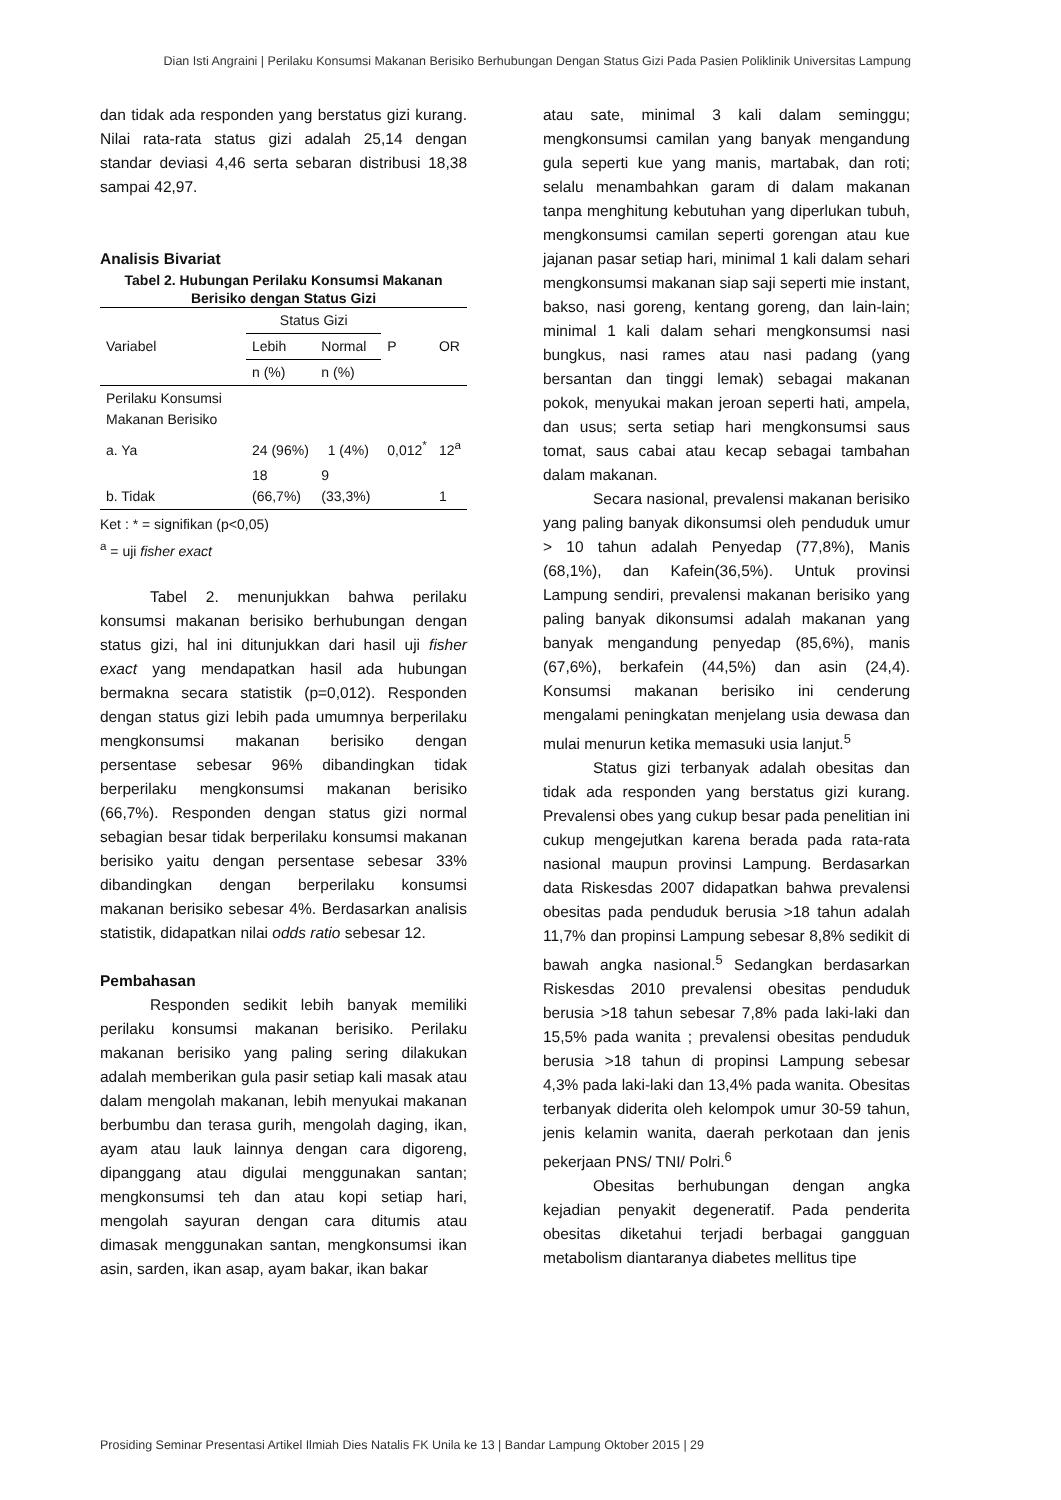Dian Isti Angraini | Perilaku Konsumsi Makanan Berisiko Berhubungan Dengan Status Gizi Pada Pasien Poliklinik Universitas Lampung
dan tidak ada responden yang berstatus gizi kurang. Nilai rata-rata status gizi adalah 25,14 dengan standar deviasi 4,46 serta sebaran distribusi 18,38 sampai 42,97.
Analisis Bivariat
Tabel 2. Hubungan Perilaku Konsumsi Makanan Berisiko dengan Status Gizi
| Variabel | Status Gizi | | P | OR |
| --- | --- | --- | --- | --- |
| | Lebih | Normal | | |
| | n (%) | n (%) | | |
| Perilaku Konsumsi Makanan Berisiko | | | | |
| a. Ya | 24 (96%) | 1 (4%) | 0,012<sup>*</sup> | 12<sup>a</sup> |
| b. Tidak | 18 (66,7%) | 9 (33,3%) | | 1 |
Ket : * = signifikan (p<0,05)
<sup>a</sup> = uji fisher exact
Tabel 2. menunjukkan bahwa perilaku konsumsi makanan berisiko berhubungan dengan status gizi, hal ini ditunjukkan dari hasil uji fisher exact yang mendapatkan hasil ada hubungan bermakna secara statistik (p=0,012). Responden dengan status gizi lebih pada umumnya berperilaku mengkonsumsi makanan berisiko dengan persentase sebesar 96% dibandingkan tidak berperilaku mengkonsumsi makanan berisiko (66,7%). Responden dengan status gizi normal sebagian besar tidak berperilaku konsumsi makanan berisiko yaitu dengan persentase sebesar 33% dibandingkan dengan berperilaku konsumsi makanan berisiko sebesar 4%. Berdasarkan analisis statistik, didapatkan nilai odds ratio sebesar 12.
Pembahasan
Responden sedikit lebih banyak memiliki perilaku konsumsi makanan berisiko. Perilaku makanan berisiko yang paling sering dilakukan adalah memberikan gula pasir setiap kali masak atau dalam mengolah makanan, lebih menyukai makanan berbumbu dan terasa gurih, mengolah daging, ikan, ayam atau lauk lainnya dengan cara digoreng, dipanggang atau digulai menggunakan santan; mengkonsumsi teh dan atau kopi setiap hari, mengolah sayuran dengan cara ditumis atau dimasak menggunakan santan, mengkonsumsi ikan asin, sarden, ikan asap, ayam bakar, ikan bakar
atau sate, minimal 3 kali dalam seminggu; mengkonsumsi camilan yang banyak mengandung gula seperti kue yang manis, martabak, dan roti; selalu menambahkan garam di dalam makanan tanpa menghitung kebutuhan yang diperlukan tubuh, mengkonsumsi camilan seperti gorengan atau kue jajanan pasar setiap hari, minimal 1 kali dalam sehari mengkonsumsi makanan siap saji seperti mie instant, bakso, nasi goreng, kentang goreng, dan lain-lain; minimal 1 kali dalam sehari mengkonsumsi nasi bungkus, nasi rames atau nasi padang (yang bersantan dan tinggi lemak) sebagai makanan pokok, menyukai makan jeroan seperti hati, ampela, dan usus; serta setiap hari mengkonsumsi saus tomat, saus cabai atau kecap sebagai tambahan dalam makanan.
Secara nasional, prevalensi makanan berisiko yang paling banyak dikonsumsi oleh penduduk umur > 10 tahun adalah Penyedap (77,8%), Manis (68,1%), dan Kafein(36,5%). Untuk provinsi Lampung sendiri, prevalensi makanan berisiko yang paling banyak dikonsumsi adalah makanan yang banyak mengandung penyedap (85,6%), manis (67,6%), berkafein (44,5%) dan asin (24,4). Konsumsi makanan berisiko ini cenderung mengalami peningkatan menjelang usia dewasa dan mulai menurun ketika memasuki usia lanjut.<sup>5</sup>
Status gizi terbanyak adalah obesitas dan tidak ada responden yang berstatus gizi kurang. Prevalensi obes yang cukup besar pada penelitian ini cukup mengejutkan karena berada pada rata-rata nasional maupun provinsi Lampung. Berdasarkan data Riskesdas 2007 didapatkan bahwa prevalensi obesitas pada penduduk berusia >18 tahun adalah 11,7% dan propinsi Lampung sebesar 8,8% sedikit di bawah angka nasional.<sup>5</sup> Sedangkan berdasarkan Riskesdas 2010 prevalensi obesitas penduduk berusia >18 tahun sebesar 7,8% pada laki-laki dan 15,5% pada wanita ; prevalensi obesitas penduduk berusia >18 tahun di propinsi Lampung sebesar 4,3% pada laki-laki dan 13,4% pada wanita. Obesitas terbanyak diderita oleh kelompok umur 30-59 tahun, jenis kelamin wanita, daerah perkotaan dan jenis pekerjaan PNS/ TNI/ Polri.<sup>6</sup>
Obesitas berhubungan dengan angka kejadian penyakit degeneratif. Pada penderita obesitas diketahui terjadi berbagai gangguan metabolism diantaranya diabetes mellitus tipe
Prosiding Seminar Presentasi Artikel Ilmiah Dies Natalis FK Unila ke 13 | Bandar Lampung Oktober 2015 | 29